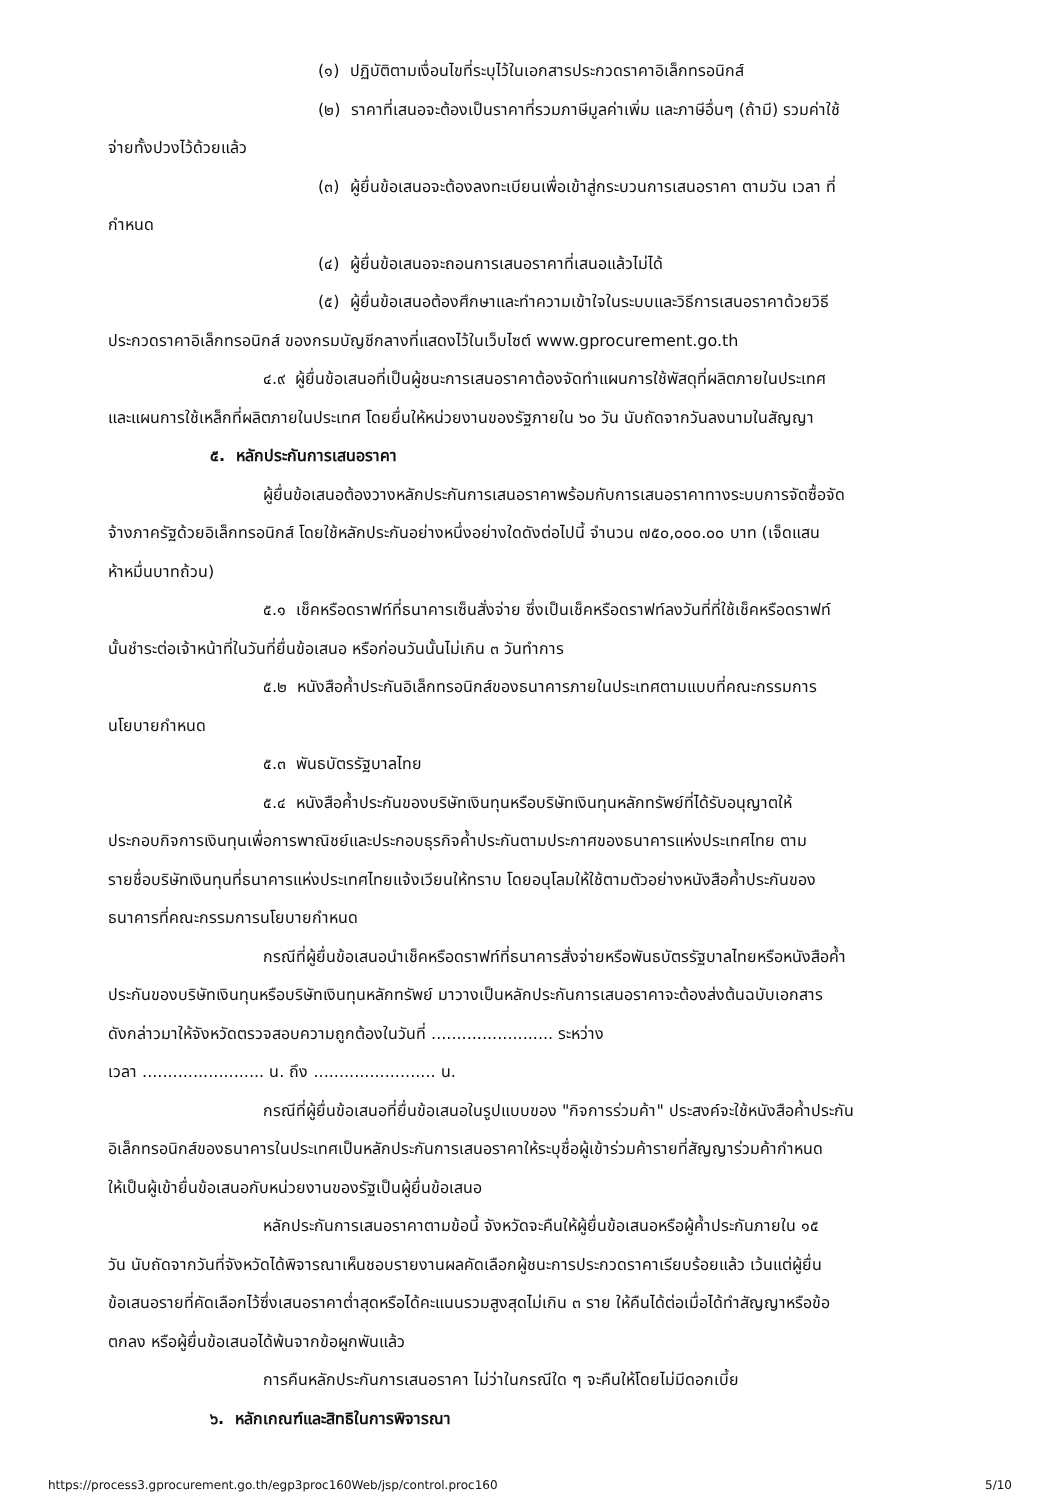(๑) ปฏิบัติตามเงื่อนไขที่ระบุไว้ในเอกสารประกวดราคาอิเล็กทรอนิกส์
(๒) ราคาที่เสนอจะต้องเป็นราคาที่รวมภาษีมูลค่าเพิ่ม และภาษีอื่นๆ (ถ้ามี) รวมค่าใช้
จ่ายทั้งปวงไว้ด้วยแล้ว
(๓) ผู้ยื่นข้อเสนอจะต้องลงทะเบียนเพื่อเข้าสู่กระบวนการเสนอราคา ตามวัน เวลา ที่
กำหนด
(๔) ผู้ยื่นข้อเสนอจะถอนการเสนอราคาที่เสนอแล้วไม่ได้
(๕) ผู้ยื่นข้อเสนอต้องศึกษาและทำความเข้าใจในระบบและวิธีการเสนอราคาด้วยวิธี
ประกวดราคาอิเล็กทรอนิกส์ ของกรมบัญชีกลางที่แสดงไว้ในเว็บไซต์ www.gprocurement.go.th
๔.๙ ผู้ยื่นข้อเสนอที่เป็นผู้ชนะการเสนอราคาต้องจัดทำแผนการใช้พัสดุที่ผลิตภายในประเทศ
และแผนการใช้เหล็กที่ผลิตภายในประเทศ โดยยื่นให้หน่วยงานของรัฐภายใน ๖๐ วัน นับถัดจากวันลงนามในสัญญา
๕. หลักประกันการเสนอราคา
ผู้ยื่นข้อเสนอต้องวางหลักประกันการเสนอราคาพร้อมกับการเสนอราคาทางระบบการจัดซื้อจัด
จ้างภาครัฐด้วยอิเล็กทรอนิกส์ โดยใช้หลักประกันอย่างหนึ่งอย่างใดดังต่อไปนี้ จำนวน ๗๕๐,๐๐๐.๐๐ บาท (เจ็ดแสน
ห้าหมื่นบาทถ้วน)
๕.๑ เช็คหรือดราฟท์ที่ธนาคารเซ็นสั่งจ่าย ซึ่งเป็นเช็คหรือดราฟท์ลงวันที่ที่ใช้เช็คหรือดราฟท์
นั้นชำระต่อเจ้าหน้าที่ในวันที่ยื่นข้อเสนอ หรือก่อนวันนั้นไม่เกิน ๓ วันทำการ
๕.๒ หนังสือค้ำประกันอิเล็กทรอนิกส์ของธนาคารภายในประเทศตามแบบที่คณะกรรมการ
นโยบายกำหนด
๕.๓ พันธบัตรรัฐบาลไทย
๕.๔ หนังสือค้ำประกันของบริษัทเงินทุนหรือบริษัทเงินทุนหลักทรัพย์ที่ได้รับอนุญาตให้
ประกอบกิจการเงินทุนเพื่อการพาณิชย์และประกอบธุรกิจค้ำประกันตามประกาศของธนาคารแห่งประเทศไทย ตาม
รายชื่อบริษัทเงินทุนที่ธนาคารแห่งประเทศไทยแจ้งเวียนให้ทราบ โดยอนุโลมให้ใช้ตามตัวอย่างหนังสือค้ำประกันของ
ธนาคารที่คณะกรรมการนโยบายกำหนด
กรณีที่ผู้ยื่นข้อเสนอนำเช็คหรือดราฟท์ที่ธนาคารสั่งจ่ายหรือพันธบัตรรัฐบาลไทยหรือหนังสือค้ำ
ประกันของบริษัทเงินทุนหรือบริษัทเงินทุนหลักทรัพย์ มาวางเป็นหลักประกันการเสนอราคาจะต้องส่งต้นฉบับเอกสาร
ดังกล่าวมาให้จังหวัดตรวจสอบความถูกต้องในวันที่ ........................ ระหว่าง
เวลา ........................ น. ถึง ........................ น.
กรณีที่ผู้ยื่นข้อเสนอที่ยื่นข้อเสนอในรูปแบบของ "กิจการร่วมค้า" ประสงค์จะใช้หนังสือค้ำประกัน
อิเล็กทรอนิกส์ของธนาคารในประเทศเป็นหลักประกันการเสนอราคาให้ระบุชื่อผู้เข้าร่วมค้ารายที่สัญญาร่วมค้ากำหนด
ให้เป็นผู้เข้ายื่นข้อเสนอกับหน่วยงานของรัฐเป็นผู้ยื่นข้อเสนอ
หลักประกันการเสนอราคาตามข้อนี้ จังหวัดจะคืนให้ผู้ยื่นข้อเสนอหรือผู้ค้ำประกันภายใน ๑๕
วัน นับถัดจากวันที่จังหวัดได้พิจารณาเห็นชอบรายงานผลคัดเลือกผู้ชนะการประกวดราคาเรียบร้อยแล้ว เว้นแต่ผู้ยื่น
ข้อเสนอรายที่คัดเลือกไว้ซึ่งเสนอราคาต่ำสุดหรือได้คะแนนรวมสูงสุดไม่เกิน ๓ ราย ให้คืนได้ต่อเมื่อได้ทำสัญญาหรือข้อ
ตกลง หรือผู้ยื่นข้อเสนอได้พ้นจากข้อผูกพันแล้ว
การคืนหลักประกันการเสนอราคา ไม่ว่าในกรณีใด ๆ จะคืนให้โดยไม่มีดอกเบี้ย
๖. หลักเกณฑ์และสิทธิในการพิจารณา
https://process3.gprocurement.go.th/egp3proc160Web/jsp/control.proc160 5/10